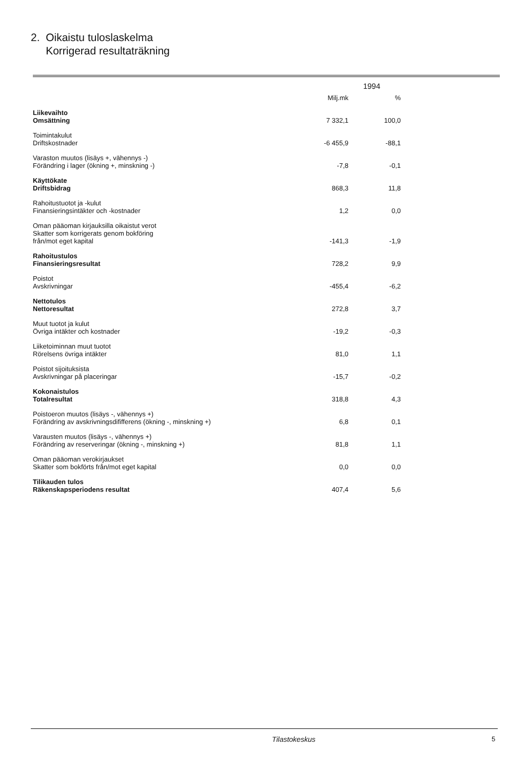2. Oikaistu tuloslaskelma
Korrigerad resultaträkning
| | 1994 | |
| --- | --- | --- |
| | Milj.mk | % |
| Liikevaihto Omsättning | 7 332,1 | 100,0 |
| Toimintakulut Driftskostnader | -6 455,9 | -88,1 |
| Varaston muutos (lisäys +, vähennys -) Förändring i lager (ökning +, minskning -) | -7,8 | -0,1 |
| Käyttökate Driftsbidrag | 868,3 | 11,8 |
| Rahoitustuotot ja -kulut Finansieringsintäkter och -kostnader | 1,2 | 0,0 |
| Oman pääoman kirjauksilla oikaistut verot Skatter som korrigerats genom bokföring från/mot eget kapital | -141,3 | -1,9 |
| Rahoitustulos Finansieringsresultat | 728,2 | 9,9 |
| Poistot Avskrivningar | -455,4 | -6,2 |
| Nettotulos Nettoresultat | 272,8 | 3,7 |
| Muut tuotot ja kulut Övriga intäkter och kostnader | -19,2 | -0,3 |
| Liiketoiminnan muut tuotot Rörelsens övriga intäkter | 81,0 | 1,1 |
| Poistot sijoituksista Avskrivningar på placeringar | -15,7 | -0,2 |
| Kokonaistulos Totalresultat | 318,8 | 4,3 |
| Poistoeron muutos (lisäys -, vähennys +) Förändring av avskrivningsdififferens (ökning -, minskning +) | 6,8 | 0,1 |
| Varausten muutos (lisäys -, vähennys +) Förändring av reserveringar (ökning -, minskning +) | 81,8 | 1,1 |
| Oman pääoman verokirjaukset Skatter som bokförts från/mot eget kapital | 0,0 | 0,0 |
| Tilikauden tulos Räkenskapsperiodens resultat | 407,4 | 5,6 |
Tilastokeskus 5